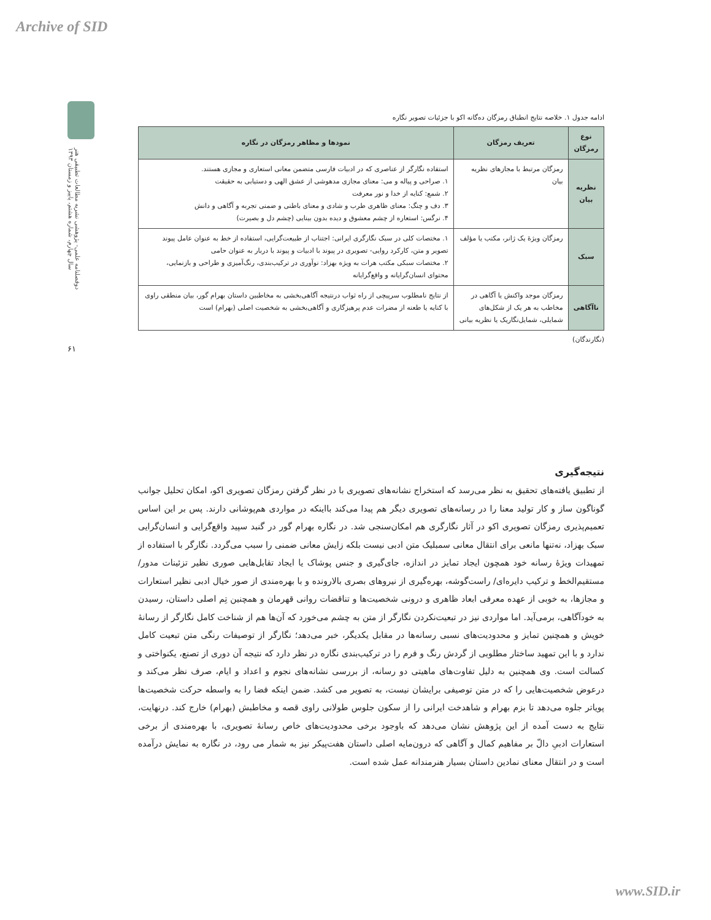Archive of SID
دوفصلنامه علمی- پژوهشی نشریه مطالعات تطبیقی هنر
سال چهارم، شماره هشتم، پاییز و زمستان ۱۳۹۳
۶۱
ادامه جدول ۱. خلاصه نتایج انطباق رمزگان ده‌گانه اکو با جزئیات تصویر نگاره
| نوع رمزگان | تعریف رمزگان | نمودها و مظاهر رمزگان در نگاره |
| --- | --- | --- |
| نظریه بیان | رمزگان مرتبط با مجازهای نظریه بیان | استفاده نگارگر از عناصری که در ادبیات فارسی متضمن معانی استعاری و مجازی هستند. ۱. صراحی و پیاله و می: معنای مجازی مدهوشی از عشق الهی و دستیابی به حقیقت ۲. شمع: کنایه از خدا و نور معرفت ۳. دف و چنگ: معنای ظاهری طرب و شادی و معنای باطنی و ضمنی تجربه و آگاهی و دانش ۴. نرگس: استعاره از چشم معشوق و دیده بدون بینایی (چشم دل و بصیرت) |
| سبک | رمزگان ویژۀ یک ژانر، مکتب یا مؤلف | ۱. مختصات کلی در سبک نگارگری ایرانی: اجتناب از طبیعت‌گرایی، استفاده از خط به عنوان عامل پیوند تصویر و متن، کارکرد روایی- تصویری در پیوند با ادبیات و پیوند با دربار به عنوان حامی ۲. مختصات سبکی مکتب هرات به ویژه بهزاد: نوآوری در ترکیب‌بندی، رنگ‌آمیزی و طراحی و بازنمایی، محتوای انسان‌گرایانه و واقع‌گرایانه |
| ناآگاهی | رمزگان موجد واکنش یا آگاهی در مخاطب به هر یک از شکل‌های شمایلی، شمایل‌نگاریک یا نظریه بیانی | از نتایج نامطلوب سرپیچی از راه ثواب درنتیجه آگاهی‌بخشی به مخاطبین داستان بهرام گور، بیان منطقی راوی با کنایه یا طعنه از مضرات عدم پرهیزگاری و آگاهی‌بخشی به شخصیت اصلی (بهرام) است |
(نگارندگان)
نتیجه‌گیری
از تطبیق یافته‌های تحقیق به نظر می‌رسد که استخراج نشانه‌های تصویری با در نظر گرفتن رمزگان تصویری اکو، امکان تحلیل جوانب گوناگون ساز و کار تولید معنا را در رسانه‌های تصویری دیگر هم پیدا می‌کند بااینکه در مواردی هم‌پوشانی دارند. پس بر این اساس تعمیم‌پذیری رمزگان تصویری اکو در آثار نگارگری هم امکان‌سنجی شد. در نگاره بهرام گور در گنبد سپید واقع‌گرایی و انسان‌گرایی سبک بهزاد، نه‌تنها مانعی برای انتقال معانی سمبلیک متن ادبی نیست بلکه زایش معانی ضمنی را سبب می‌گردد. نگارگر با استفاده از تمهیدات ویژۀ رسانه خود همچون ایجاد تمایز در اندازه، جای‌گیری و جنس پوشاک یا ایجاد تقابل‌هایی صوری نظیر تزئینات مدور/ مستقیم‌الخط و ترکیب دایره‌ای/ راست‌گوشه، بهره‌گیری از نیروهای بصری بالارونده و با بهره‌مندی از صور خیال ادبی نظیر استعارات و مجازها، به خوبی از عهده معرفی ابعاد ظاهری و درونی شخصیت‌ها و تناقضات روانی قهرمان و همچنین تِم اصلی داستان، رسیدن به خودآگاهی، برمی‌آید. اما مواردی نیز در تبعیت‌نکردن نگارگر از متن به چشم می‌خورد که آن‌ها هم از شناخت کامل نگارگر از رسانۀ خویش و همچنین تمایز و محدودیت‌های نسبی رسانه‌ها در مقابل یکدیگر، خبر می‌دهد؛ نگارگر از توصیفات رنگی متن تبعیت کامل ندارد و با این تمهید ساختار مطلوبی از گردش رنگ و فرم را در ترکیب‌بندی نگاره در نظر دارد که نتیجه آن دوری از تصنع، یکنواختی و کسالت است. وی همچنین به دلیل تفاوت‌های ماهیتی دو رسانه، از بررسی نشانه‌های نجوم و اعداد و ایام، صرف نظر می‌کند و درعوض شخصیت‌هایی را که در متن توصیفی برایشان نیست، به تصویر می کشد. ضمن اینکه فضا را به واسطه حرکت شخصیت‌ها پویاتر جلوه می‌دهد تا بزم بهرام و شاهدخت ایرانی را از سکون جلوس طولانی راوی قصه و مخاطبش (بهرام) خارج کند. درنهایت، نتایج به دست آمده از این پژوهش نشان می‌دهد که باوجود برخی محدودیت‌های خاص رسانۀ تصویری، با بهره‌مندی از برخی استعارات ادبیِ دالّ بر مفاهیم کمال و آگاهی که درون‌مایه اصلی داستان هفت‌پیکر نیز به شمار می رود، در نگاره به نمایش درآمده است و در انتقال معنای نمادین داستان بسیار هنرمندانه عمل شده است.
www.SID.ir